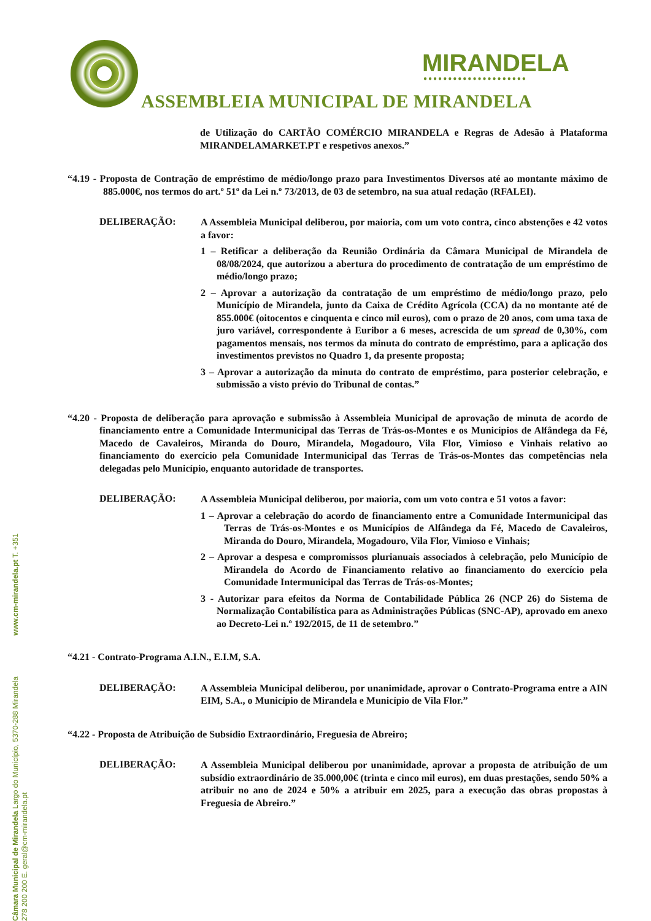MIRANDELA
●●●●●●●●●●●●●●●●●●●●●
ASSEMBLEIA MUNICIPAL DE MIRANDELA
de Utilização do CARTÃO COMÉRCIO MIRANDELA e Regras de Adesão à Plataforma MIRANDELAMARKET.PT e respetivos anexos.”
“4.19 - Proposta de Contração de empréstimo de médio/longo prazo para Investimentos Diversos até ao montante máximo de 885.000€, nos termos do art.º 51º da Lei n.º 73/2013, de 03 de setembro, na sua atual redação (RFALEI).
DELIBERAÇÃO:
A Assembleia Municipal deliberou, por maioria, com um voto contra, cinco abstenções e 42 votos a favor:
1 – Retificar a deliberação da Reunião Ordinária da Câmara Municipal de Mirandela de 08/08/2024, que autorizou a abertura do procedimento de contratação de um empréstimo de médio/longo prazo;
2 – Aprovar a autorização da contratação de um empréstimo de médio/longo prazo, pelo Município de Mirandela, junto da Caixa de Crédito Agrícola (CCA) da no montante até de 855.000€ (oitocentos e cinquenta e cinco mil euros), com o prazo de 20 anos, com uma taxa de juro variável, correspondente à Euribor a 6 meses, acrescida de um spread de 0,30%, com pagamentos mensais, nos termos da minuta do contrato de empréstimo, para a aplicação dos investimentos previstos no Quadro 1, da presente proposta;
3 – Aprovar a autorização da minuta do contrato de empréstimo, para posterior celebração, e submissão a visto prévio do Tribunal de contas.”
“4.20 - Proposta de deliberação para aprovação e submissão à Assembleia Municipal de aprovação de minuta de acordo de financiamento entre a Comunidade Intermunicipal das Terras de Trás-os-Montes e os Municípios de Alfândega da Fé, Macedo de Cavaleiros, Miranda do Douro, Mirandela, Mogadouro, Vila Flor, Vimioso e Vinhais relativo ao financiamento do exercício pela Comunidade Intermunicipal das Terras de Trás-os-Montes das competências nela delegadas pelo Município, enquanto autoridade de transportes.
DELIBERAÇÃO:
A Assembleia Municipal deliberou, por maioria, com um voto contra e 51 votos a favor:
1 – Aprovar a celebração do acordo de financiamento entre a Comunidade Intermunicipal das Terras de Trás-os-Montes e os Municípios de Alfândega da Fé, Macedo de Cavaleiros, Miranda do Douro, Mirandela, Mogadouro, Vila Flor, Vimioso e Vinhais;
2 – Aprovar a despesa e compromissos plurianuais associados à celebração, pelo Município de Mirandela do Acordo de Financiamento relativo ao financiamento do exercício pela Comunidade Intermunicipal das Terras de Trás-os-Montes;
3 - Autorizar para efeitos da Norma de Contabilidade Pública 26 (NCP 26) do Sistema de Normalização Contabilística para as Administrações Públicas (SNC-AP), aprovado em anexo ao Decreto-Lei n.º 192/2015, de 11 de setembro.”
“4.21 - Contrato-Programa A.I.N., E.I.M, S.A.
DELIBERAÇÃO:
A Assembleia Municipal deliberou, por unanimidade, aprovar o Contrato-Programa entre a AIN EIM, S.A., o Município de Mirandela e Município de Vila Flor.”
“4.22 - Proposta de Atribuição de Subsídio Extraordinário, Freguesia de Abreiro;
DELIBERAÇÃO:
A Assembleia Municipal deliberou por unanimidade, aprovar a proposta de atribuição de um subsídio extraordinário de 35.000,00€ (trinta e cinco mil euros), em duas prestações, sendo 50% a atribuir no ano de 2024 e 50% a atribuir em 2025, para a execução das obras propostas à Freguesia de Abreiro.”
Câmara Municipal de Mirandela Largo do Município, 5370-288 Mirandela www.cm-mirandela.pt T. +351 278 200 200 E. geral@cm-mirandela.pt